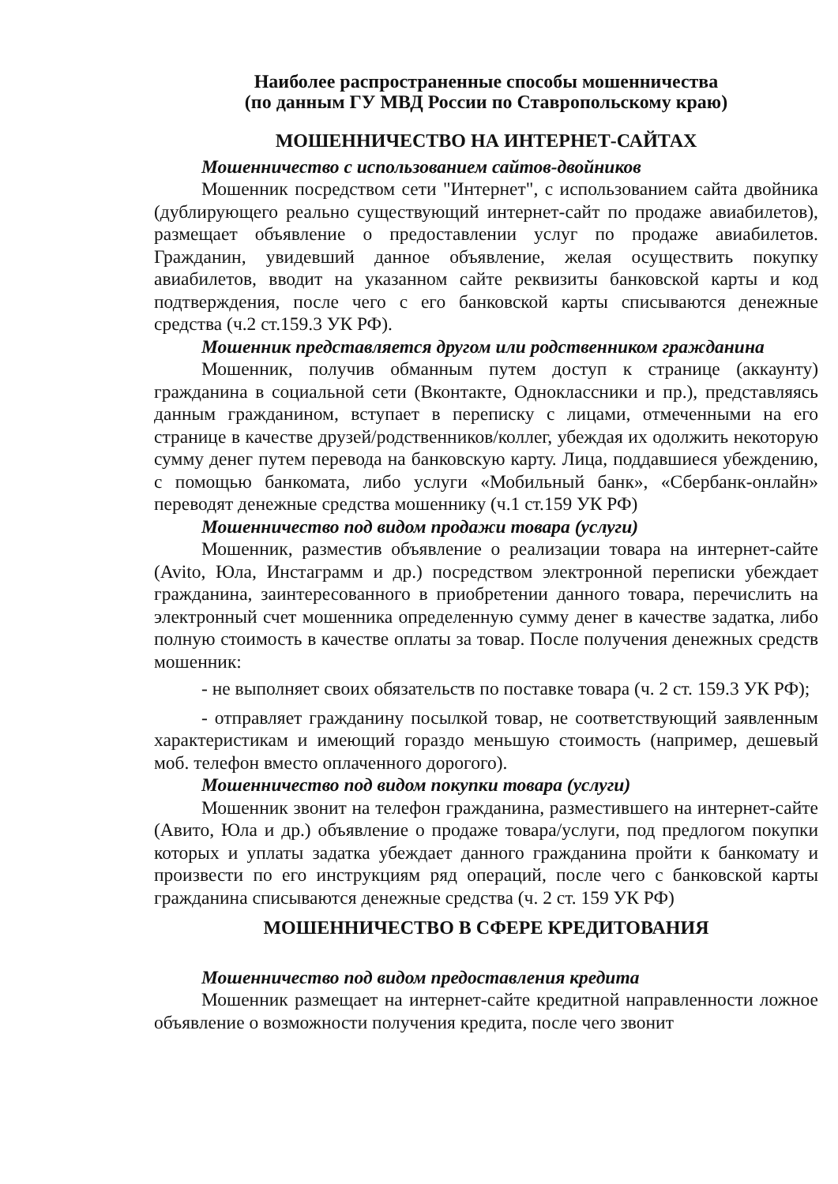Наиболее распространенные способы мошенничества
(по данным ГУ МВД России по Ставропольскому краю)
МОШЕННИЧЕСТВО НА ИНТЕРНЕТ-САЙТАХ
Мошенничество с использованием сайтов-двойников
Мошенник посредством сети "Интернет", с использованием сайта двойника (дублирующего реально существующий интернет-сайт по продаже авиабилетов), размещает объявление о предоставлении услуг по продаже авиабилетов. Гражданин, увидевший данное объявление, желая осуществить покупку авиабилетов, вводит на указанном сайте реквизиты банковской карты и код подтверждения, после чего с его банковской карты списываются денежные средства (ч.2 ст.159.3 УК РФ).
Мошенник представляется другом или родственником гражданина
Мошенник, получив обманным путем доступ к странице (аккаунту) гражданина в социальной сети (Вконтакте, Одноклассники и пр.), представляясь данным гражданином, вступает в переписку с лицами, отмеченными на его странице в качестве друзей/родственников/коллег, убеждая их одолжить некоторую сумму денег путем перевода на банковскую карту. Лица, поддавшиеся убеждению, с помощью банкомата, либо услуги «Мобильный банк», «Сбербанк-онлайн» переводят денежные средства мошеннику (ч.1 ст.159 УК РФ)
Мошенничество под видом продажи товара (услуги)
Мошенник, разместив объявление о реализации товара на интернет-сайте (Avito, Юла, Инстаграмм и др.) посредством электронной переписки убеждает гражданина, заинтересованного в приобретении данного товара, перечислить на электронный счет мошенника определенную сумму денег в качестве задатка, либо полную стоимость в качестве оплаты за товар. После получения денежных средств мошенник:
- не выполняет своих обязательств по поставке товара (ч. 2 ст. 159.3 УК РФ);
- отправляет гражданину посылкой товар, не соответствующий заявленным характеристикам и имеющий гораздо меньшую стоимость (например, дешевый моб. телефон вместо оплаченного дорогого).
Мошенничество под видом покупки товара (услуги)
Мошенник звонит на телефон гражданина, разместившего на интернет-сайте (Авито, Юла и др.) объявление о продаже товара/услуги, под предлогом покупки которых и уплаты задатка убеждает данного гражданина пройти к банкомату и произвести по его инструкциям ряд операций, после чего с банковской карты гражданина списываются денежные средства (ч. 2 ст. 159 УК РФ)
МОШЕННИЧЕСТВО В СФЕРЕ КРЕДИТОВАНИЯ
Мошенничество под видом предоставления кредита
Мошенник размещает на интернет-сайте кредитной направленности ложное объявление о возможности получения кредита, после чего звонит